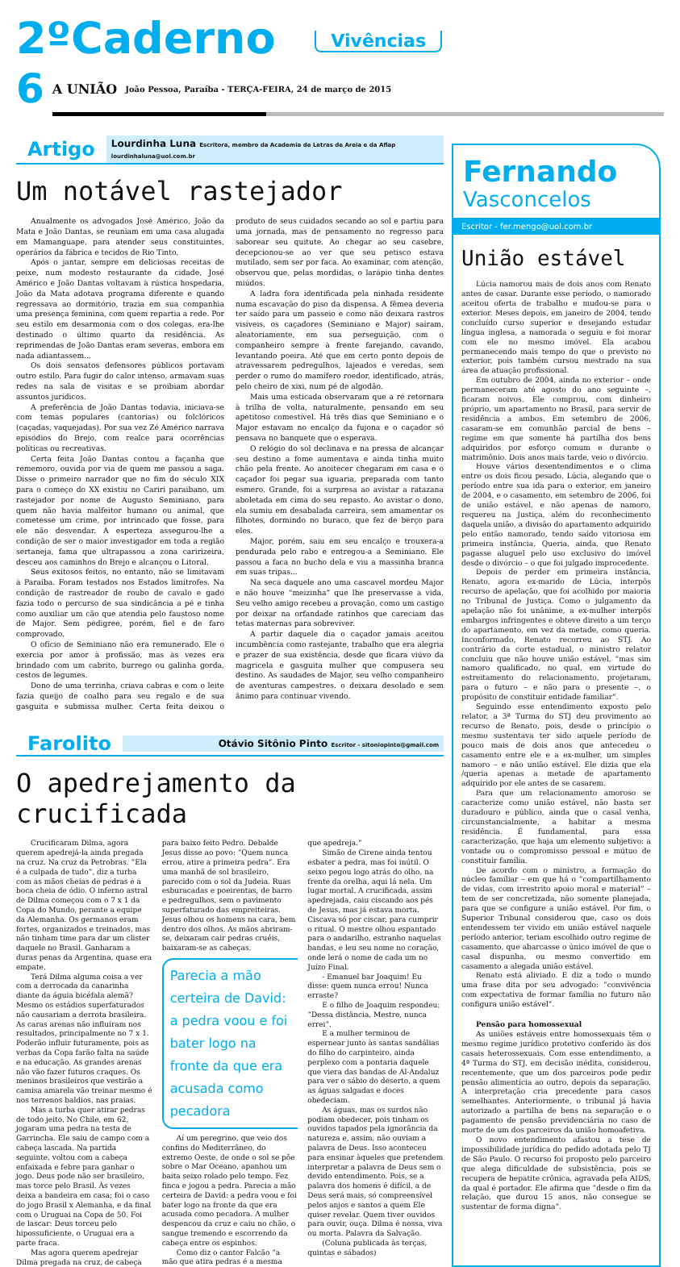2ºCaderno Vivências
6 A UNIÃO João Pessoa, Paraíba - TERÇA-FEIRA, 24 de março de 2015
Artigo
Lourdinha Luna Escritora, membro da Academia de Letras de Areia e da Aflap lourdinhaluna@uol.com.br
Um notável rastejador
Anualmente os advogados José Américo, João da Mata e João Dantas, se reuniam em uma casa alugada em Mamanguape, para atender seus constituintes, operários da fábrica e tecidos de Rio Tinto.
Após o jantar, sempre em deliciosas receitas de peixe, num modesto restaurante da cidade, José Américo e João Dantas voltavam à rústica hospedaria. João da Mata adotava programa diferente e quando regressava ao dormitório, trazia em sua companhia uma presença feminina, com quem repartia a rede. Por seu estilo em desarmonia com o dos colegas, era-lhe destinado o último quarto da residência. As reprimendas de João Dantas eram severas, embora em nada adiantassem...
Os dois sensatos defensores públicos portavam outro estilo. Para fugir do calor intenso, armavam suas redes na sala de visitas e se proibiam abordar assuntos jurídicos.
A preferência de João Dantas todavia, iniciava-se com temas populares (cantorias) ou folclóricos (caçadas, vaquejadas). Por sua vez Zé Américo narrava episódios do Brejo, com realce para ocorrências políticas ou recreativas.
Certa feita João Dantas contou a façanha que rememoro, ouvida por via de quem me passou a saga. Disse o primeiro narrador que no fim do século XIX para o começo do XX existiu no Cariri paraibano, um rastejador por nome de Augusto Seminiano, para quem não havia malfeitor humano ou animal, que cometesse um crime, por intrincado que fosse, para ele não desvendar. A esperteza assegurou-lhe a condição de ser o maior investigador em toda a região sertaneja, fama que ultrapassou a zona caririzeira, desceu aos caminhos do Brejo e alcançou o Litoral.
Seus exitosos feitos, no entanto, não se limitavam à Paraíba. Foram testados nos Estados limítrofes. Na condição de rastreador de roubo de cavalo e gado fazia todo o percurso de sua sindicância a pé e tinha como auxiliar um cão que atendia pelo faustoso nome de Major. Sem pedigree, porém, fiel e de faro comprovado.
O ofício de Seminiano não era remunerado. Ele o exercia por amor à profissão, mas às vezes era brindado com um cabrito, burrego ou galinha gorda, cestos de legumes.
Dono de uma terrinha, criava cabras e com o leite fazia queijo de coalho para seu regalo e de sua gasguita e submissa mulher. Certa feita deixou o produto de seus cuidados secando ao sol e partiu para uma jornada, mas de pensamento no regresso para saborear seu quitute. Ao chegar ao seu casebre, decepcionou-se ao ver que seu petisco estava mutilado, sem ser por faca. Ao examinar, com atenção, observou que, pelas mordidas, o larápio tinha dentes miúdos.
A ladra fora identificada pela ninhada residente numa escavação do piso da dispensa. A fêmea deveria ter saído para um passeio e como não deixara rastros visíveis, os caçadores (Seminiano e Major) saíram, aleatoriamente, em sua perseguição, com o companheiro sempre à frente farejando, cavando, levantando poeira. Até que em certo ponto depois de atravessarem pedregulhos, lajeados e veredas, sem perder o rumo do mamífero roedor, identificado, atrás, pelo cheiro de xixi, num pé de algodão.
Mais uma esticada observaram que a ré retornara à trilha de volta, naturalmente, pensando em seu apetitoso comestível. Há três dias que Seminiano e o Major estavam no encalço da fujona e o caçador só pensava no banquete que o esperava.
O relógio do sol declinava e na pressa de alcançar seu destino a fome aumentava e ainda tinha muito chão pela frente. Ao anoitecer chegaram em casa e o caçador foi pegar sua iguaria, preparada com tanto esmero. Grande, foi a surpresa ao avistar a ratazana aboletada em cima do seu repasto. Ao avistar o dono, ela sumiu em desabalada carreira, sem amamentar os filhotes, dormindo no buraco, que fez de berço para eles.
Major, porém, saiu em seu encalço e trouxera-a pendurada pelo rabo e entregou-a a Seminiano. Ele passou a faca no bucho dela e viu a massinha branca em suas tripas...
Na seca daquele ano uma cascavel mordeu Major e não houve “meizinha” que lhe preservasse a vida. Seu velho amigo recebeu a provação, como um castigo por deixar na orfandade ratinhos que careciam das tetas maternas para sobreviver.
A partir daquele dia o caçador jamais aceitou incumbência como rastejante, trabalho que era alegria e prazer de sua existência, desde que ficara viúvo da magricela e gasguita mulher que compusera seu destino. As saudades de Major, seu velho companheiro de aventuras campestres. o deixara desolado e sem ânimo para continuar vivendo.
Farolito
Otávio Sitônio Pinto Escritor - sitoniopinto@gmail.com
O apedrejamento da crucificada
Crucificaram Dilma, agora querem apedrejá-la ainda pregada na cruz. Na cruz da Petrobras. “Ela é a culpada de tudo”, diz a turba com as mãos cheias de pedras e a boca cheia de ódio. O inferno astral de Dilma começou com o 7 x 1 da Copa do Mundo, perante a equipe da Alemanha. Os germanos eram fortes, organizados e treinados, mas não tinham time para dar um clister daquele no Brasil. Ganharam a duras penas da Argentina, quase era empate.
Terá Dilma alguma coisa a ver com a derrocada da canarinha diante da águia bicéfala alemã? Mesmo os estádios superfaturados não causariam a derrota brasileira. As caras arenas não influíram nos resultados, principalmente no 7 x 1. Poderão influir futuramente, pois as verbas da Copa farão falta na saúde e na educação. As grandes arenas não vão fazer futuros craques. Os meninos brasileiros que vestirão a camisa amarela vão treinar mesmo é nos terrenos baldios, nas praias.
Mas a turba quer atirar pedras de todo jeito. No Chile, em 62, jogaram uma pedra na testa de Garrincha. Ele saiu de campo com a cabeça lascada. Na partida seguinte, voltou com a cabeça enfaixada e febre para ganhar o jogo. Deus pode não ser brasileiro, mas torce pelo Brasil. Às vezes deixa a bandeira em casa; foi o caso do jogo Brasil x Alemanha, e da final com o Uruguai na Copa de 50. Foi de lascar: Deus torceu pelo hipossuficiente, o Uruguai era a parte fraca.
Mas agora querem apedrejar Dilma pregada na cruz, de cabeça para baixo feito Pedro. Debalde Jesus disse ao povo: “Quem nunca errou, atire a primeira pedra”. Era uma manhã de sol brasileiro, parecido com o sol da Judeia. Ruas esburacadas e poeirentas, de barro e pedregulhos, sem o pavimento superfaturado das empreiteiras. Jesus olhou os homens na cara, bem dentro dos olhos. As mãos abriram-se, deixaram cair pedras cruéis, baixaram-se as cabeças.
Parecia a mão certeira de David: a pedra voou e foi bater logo na fronte da que era acusada como pecadora
Aí um peregrino, que veio dos confins do Mediterrâneo, do extremo Oeste, de onde o sol se põe sobre o Mar Oceano, apanhou um baita seixo rolado pelo tempo. Fez finca e jogou a pedra. Parecia a mão certeira de David: a pedra voou e foi bater logo na fronte da que era acusada como pecadora. A mulher despencou da cruz e caiu no chão, o sangue tremendo e escorrendo da cabeça entre os espinhos.
Como diz o cantor Falcão “a mão que atira pedras é a mesma que apedreja.”
Simão de Cirene ainda tentou esbater a pedra, mas foi inútil. O seixo pegou logo atrás do olho, na frente da orelha, aqui lá nela. Um lugar mortal. A crucificada, assim apedrejada, caiu ciscando aos pés de Jesus, mas já estava morta. Ciscava só por ciscar, para cumprir o ritual. O mestre olhou espantado para o andarilho, estranho naquelas bandas, e leu seu nome no coração, onde lerá o nome de cada um no Juízo Final.
- Emanuel bar Joaquim! Eu disse: quem nunca errou! Nunca erraste?
E o filho de Joaquim respondeu: “Dessa distância, Mestre, nunca errei”.
E a mulher terminou de espernear junto às santas sandálias do filho do carpinteiro, ainda perplexo com a pontaria daquele que viera das bandas de Al-Andaluz para ver o sábio do deserto, a quem as águas salgadas e doces obedeciam.
As águas, mas os surdos não podiam obedecer, pois tinham os ouvidos tapados pela ignorância da natureza e, assim, não ouviam a palavra de Deus. Isso aconteceu para ensinar àqueles que pretendem interpretar a palavra de Deus sem o devido entendimento. Pois, se a palavra dos homens é difícil, a de Deus será mais, só compreensível pelos anjos e santos a quem Ele quiser revelar. Quem tiver ouvidos para ouvir, ouça. Dilma é nossa, viva ou morta. Palavra da Salvação.
(Coluna publicada às terças, quintas e sábados)
Fernando
Vasconcelos
Escritor - fer.mengo@uol.com.br
União estável
Lúcia namorou mais de dois anos com Renato antes de casar. Durante esse período, o namorado aceitou oferta de trabalho e mudou-se para o exterior. Meses depois, em janeiro de 2004, tendo concluído curso superior e desejando estudar língua inglesa, a namorada o seguiu e foi morar com ele no mesmo imóvel. Ela acabou permanecendo mais tempo do que o previsto no exterior, pois também cursou mestrado na sua área de atuação profissional.
Em outubro de 2004, ainda no exterior – onde permaneceram até agosto do ano seguinte –, ficaram noivos. Ele comprou, com dinheiro próprio, um apartamento no Brasil, para servir de residência a ambos. Em setembro de 2006, casaram-se em comunhão parcial de bens – regime em que somente há partilha dos bens adquiridos por esforço comum e durante o matrimônio. Dois anos mais tarde, veio o divórcio.
Houve vários desentendimentos e o clima entre os dois ficou pesado. Lúcia, alegando que o período entre sua ida para o exterior, em janeiro de 2004, e o casamento, em setembro de 2006, foi de união estável, e não apenas de namoro, requereu na Justiça, além do reconhecimento daquela união, a divisão do apartamento adquirido pelo então namorado, tendo saído vitoriosa em primeira instância. Queria, ainda, que Renato pagasse aluguel pelo uso exclusivo do imóvel desde o divórcio – o que foi julgado improcedente.
Depois de perder em primeira instância, Renato, agora ex-marido de Lúcia, interpôs recurso de apelação, que foi acolhido por maioria no Tribunal de Justiça. Como o julgamento da apelação não foi unânime, a ex-mulher interpôs embargos infringentes e obteve direito a um terço do apartamento, em vez da metade, como queria. Inconformado, Renato recorreu ao STJ. Ao contrário da corte estadual, o ministro relator concluiu que não houve união estável, “mas sim namoro qualificado, no qual, em virtude do estreitamento do relacionamento, projetaram, para o futuro – e não para o presente –, o propósito de constituir entidade familiar”.
Seguindo esse entendimento exposto pelo relator, a 3ª Turma do STJ deu provimento ao recurso de Renato, pois, desde o princípio o mesmo sustentava ter sido aquele período de pouco mais de dois anos que antecedeu o casamento entre ele e a ex-mulher, um simples namoro – e não união estável. Ele dizia que ela /queria apenas a metade de apartamento adquirido por ele antes de se casarem.
Para que um relacionamento amoroso se caracterize como união estável, não basta ser duradouro e público, ainda que o casal venha, circunstancialmente, a habitar a mesma residência. É fundamental, para essa caracterização, que haja um elemento subjetivo: a vontade ou o compromisso pessoal e mútuo de constituir família.
De acordo com o ministro, a formação do núcleo familiar – em que há o “compartilhamento de vidas, com irrestrito apoio moral e material” – tem de ser concretizada, não somente planejada, para que se configure a união estável. Por fim, o Superior Tribunal considerou que, caso os dois entendessem ter vivido em união estável naquele período anterior, teriam escolhido outro regime de casamento, que abarcasse o único imóvel de que o casal dispunha, ou mesmo convertido em casamento a alegada união estável.
Renato está aliviado. E diz a todo o mundo uma frase dita por seu advogado: “convivência com expectativa de formar família no futuro não configura união estável”.
Pensão para homossexual
As uniões estáveis entre homossexuais têm o mesmo regime jurídico protetivo conferido às dos casais heterossexuais. Com esse entendimento, a 4ª Turma do STJ, em decisão inédita, considerou, recentemente, que um dos parceiros pode pedir pensão alimentícia ao outro, depois da separação. A interpretação cria precedente para casos semelhantes. Anteriormente, o tribunal já havia autorizado a partilha de bens na separação e o pagamento de pensão previdenciária no caso de morte de um dos parceiros da união homoafetiva.
O novo entendimento afastou a tese de impossibilidade jurídica do pedido adotada pelo TJ de São Paulo. O recurso foi proposto pelo parceiro que alega dificuldade de subsistência, pois se recupera de hepatite crônica, agravada pela AIDS, da qual é portador. Ele afirma que “desde o fim da relação, que durou 15 anos, não consegue se sustentar de forma digna”.